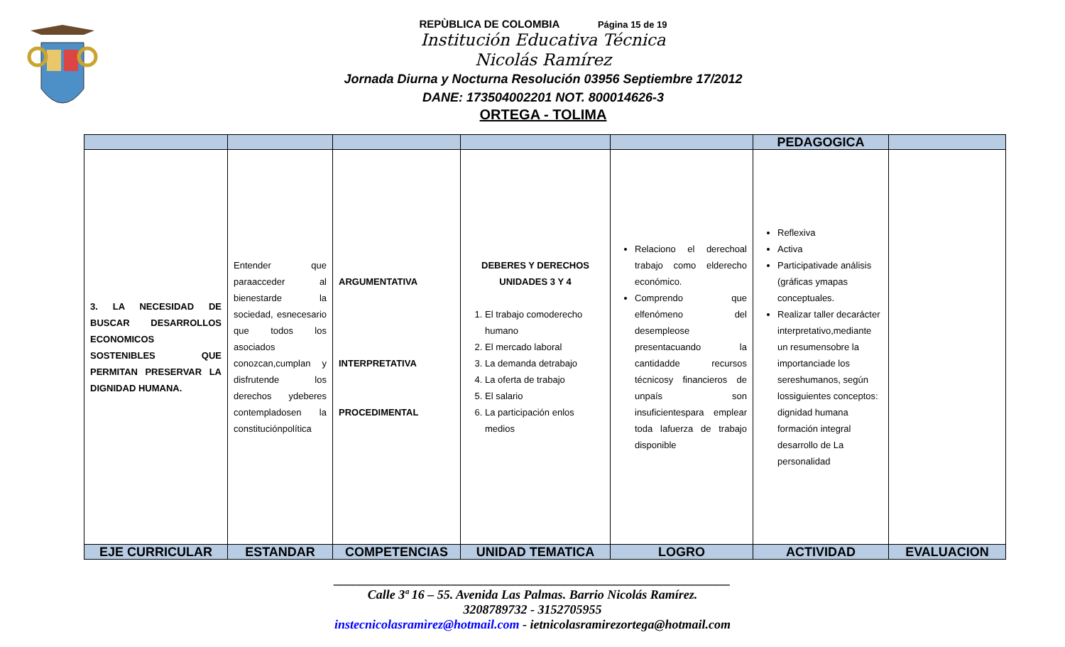REPÙBLICA DE COLOMBIA Página 15 de 19
Institución Educativa Técnica
Nicolás Ramírez
Jornada Diurna y Nocturna Resolución 03956 Septiembre 17/2012
DANE: 173504002201 NOT. 800014626-3
ORTEGA - TOLIMA
| | | | | | PEDAGOGICA | |
| 3. LA NECESIDAD DE BUSCAR DESARROLLOS ECONOMICOS SOSTENIBLES QUE PERMITAN PRESERVAR LA DIGNIDAD HUMANA. | Entender que paraacceder al bienestarde la sociedad, esnecesario que todos los asociados conozcan,cumplan y disfrutende los derechos ydeberes contempladosen la constituciónpolítica | ARGUMENTATIVA INTERPRETATIVA PROCEDIMENTAL | DEBERES Y DERECHOS UNIDADES 3 Y 4 1. El trabajo comoderecho humano 2. El mercado laboral 3. La demanda detrabajo 4. La oferta de trabajo 5. El salario 6. La participación enlos medios | Relaciono el derechoal trabajo como elderecho económico. Comprendo que elfenómeno del desempleose presentacuando la cantidadde recursos técnicosy financieros de unpaís son insuficientespara emplear toda lafuerza de trabajo disponible | Reflexiva Activa Participativade análisis (gráficas ymapas conceptuales. Realizar taller decarácter interpretativo,mediante un resumensobre la importanciade los sereshumanos, según lossiguientes conceptos: dignidad humana formación integral desarrollo de La personalidad | |
| EJE CURRICULAR | ESTANDAR | COMPETENCIAS | UNIDAD TEMATICA | LOGRO | ACTIVIDAD | EVALUACION |
______________________________________________________________
Calle 3ª 16 – 55. Avenida Las Palmas. Barrio Nicolás Ramírez.
3208789732 - 3152705955
instecnicolasramìrez@hotmail.com - ietnicolasramirezortega@hotmail.com